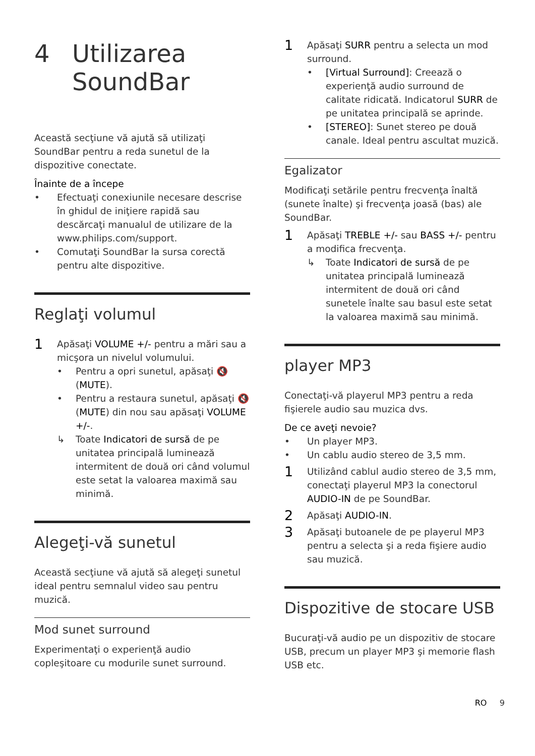4 Utilizarea
SoundBar
Această secţiune vă ajută să utilizaţi SoundBar pentru a reda sunetul de la dispozitive conectate.
Înainte de a începe
• Efectuaţi conexiunile necesare descrise în ghidul de iniţiere rapidă sau descărcaţi manualul de utilizare de la www.philips.com/support.
• Comutaţi SoundBar la sursa corectă pentru alte dispozitive.
Reglaţi volumul
1
Apăsaţi VOLUME +/- pentru a mări sau a micşora un nivelul volumului.
• Pentru a opri sunetul, apăsaţi 🔇 (MUTE).
• Pentru a restaura sunetul, apăsaţi 🔇 (MUTE) din nou sau apăsaţi VOLUME +/-.
↳ Toate Indicatori de sursă de pe unitatea principală luminează intermitent de două ori când volumul este setat la valoarea maximă sau minimă.
Alegeţi-vă sunetul
Această secţiune vă ajută să alegeţi sunetul ideal pentru semnalul video sau pentru muzică.
Mod sunet surround
Experimentaţi o experienţă audio copleşitoare cu modurile sunet surround.
1
Apăsaţi SURR pentru a selecta un mod surround.
• [Virtual Surround]: Creează o experienţă audio surround de calitate ridicată. Indicatorul SURR de pe unitatea principală se aprinde.
• [STEREO]: Sunet stereo pe două canale. Ideal pentru ascultat muzică.
Egalizator
Modificaţi setările pentru frecvenţa înaltă (sunete înalte) şi frecvenţa joasă (bas) ale SoundBar.
1
Apăsaţi TREBLE +/- sau BASS +/- pentru a modifica frecvenţa.
↳ Toate Indicatori de sursă de pe unitatea principală luminează intermitent de două ori când sunetele înalte sau basul este setat la valoarea maximă sau minimă.
player MP3
Conectaţi-vă playerul MP3 pentru a reda fişierele audio sau muzica dvs.
De ce aveţi nevoie?
• Un player MP3.
• Un cablu audio stereo de 3,5 mm.
1
Utilizând cablul audio stereo de 3,5 mm, conectaţi playerul MP3 la conectorul AUDIO-IN de pe SoundBar.
2
Apăsaţi AUDIO-IN.
3
Apăsaţi butoanele de pe playerul MP3 pentru a selecta şi a reda fişiere audio sau muzică.
Dispozitive de stocare USB
Bucuraţi-vă audio pe un dispozitiv de stocare USB, precum un player MP3 şi memorie flash USB etc.
RO 9